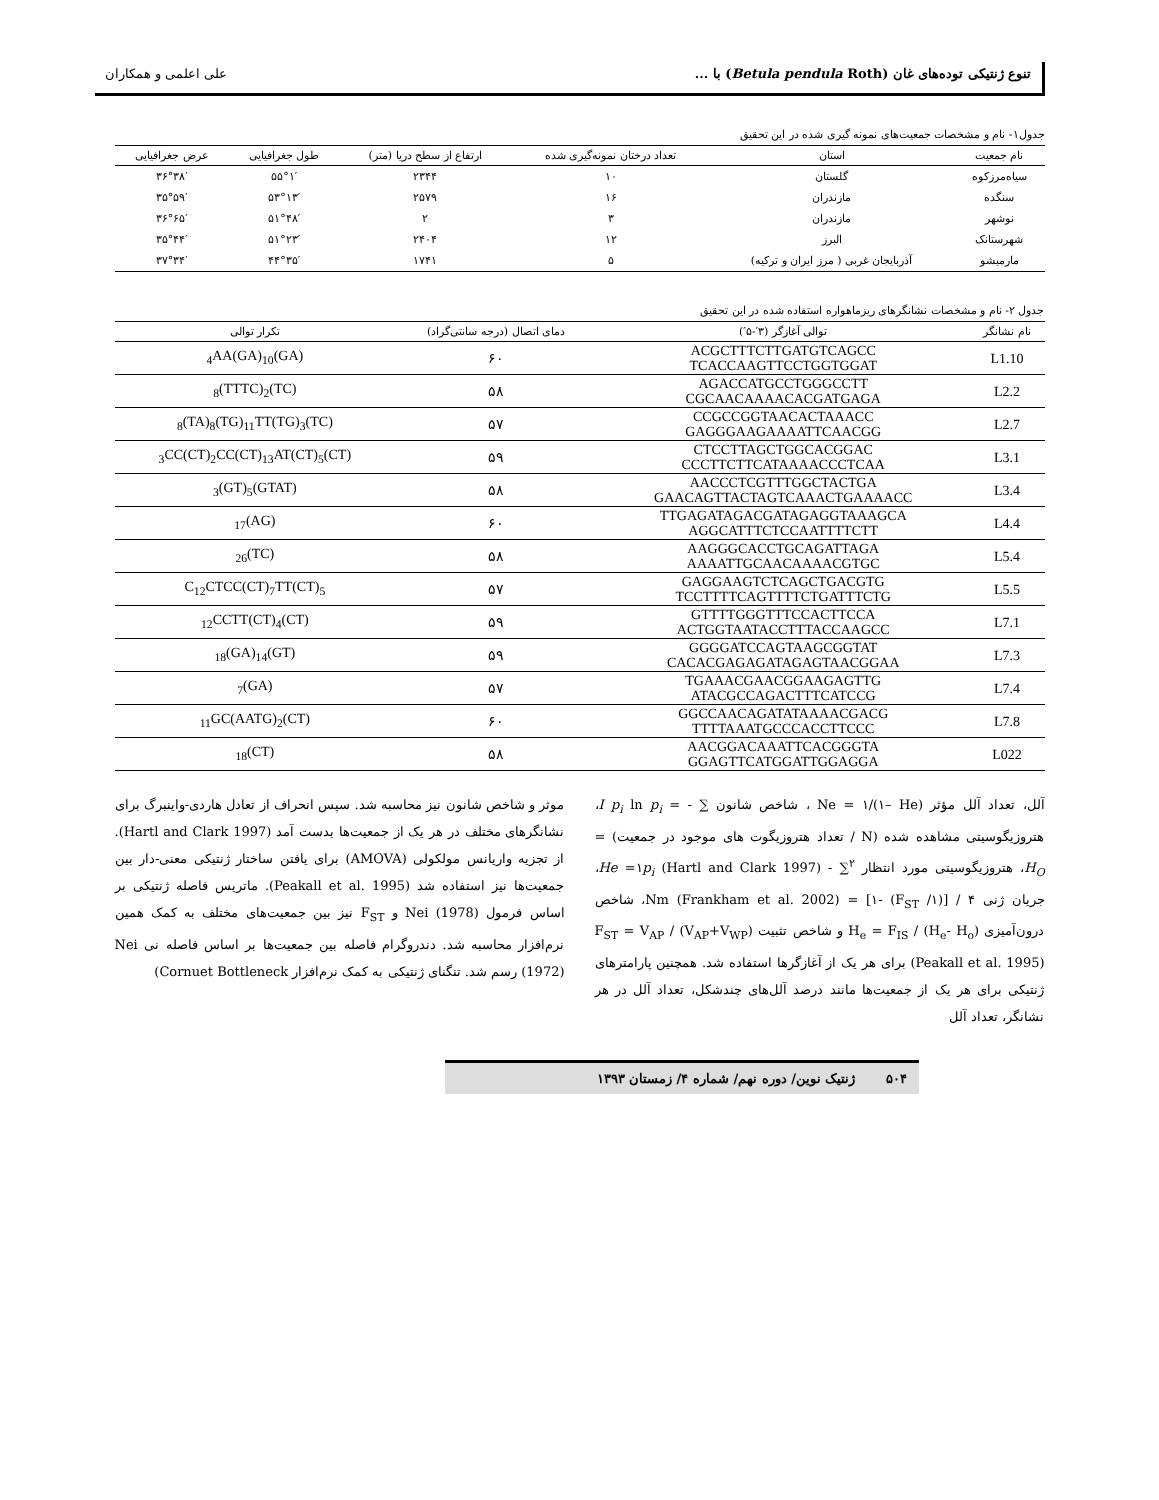تنوع ژنتیکی توده‌های غان (Betula pendula Roth) با ... علی اعلمی و همکاران
جدول۱- نام و مشخصات جمعیت‌های نمونه گیری شده در این تحقیق
| نام جمعیت | استان | تعداد درختان نمونه‌گیری شده | ارتفاع از سطح دریا (متر) | طول جغرافیایی | عرض جغرافیایی |
| --- | --- | --- | --- | --- | --- |
| سیاه‌مرزکوه | گلستان | ۱۰ | ۲۳۴۴ | ۵۵°۱′ | ۳۶°۳۸′ |
| سنگده | مازندران | ۱۶ | ۲۵۷۹ | ۵۳°۱۳′ | ۳۵°۵۹′ |
| نوشهر | مازندران | ۳ | ۲ | ۵۱°۴۸′ | ۳۶°۶۵′ |
| شهرستانک | البرز | ۱۲ | ۲۴۰۴ | ۵۱°۲۳′ | ۳۵°۴۴′ |
| مارمیشو | آذربایجان غربی ( مرز ایران و ترکیه) | ۵ | ۱۷۴۱ | ۴۴°۳۵′ | ۳۷°۳۴′ |
جدول ۲- نام و مشخصات نشانگرهای ریزماهواره استفاده شده در این تحقیق
| نام نشانگر | توالی آغازگر (۳′-۵′) | دمای اتصال (درجه سانتی‌گراد) | تکرار توالی |
| --- | --- | --- | --- |
| L1.10 | ACGCTTTCTTGATGTCAGCC TCACCAAGTTCCTGGTGGAT | ۶۰ | (GA)<sub>4</sub>AA(GA)<sub>10</sub> |
| L2.2 | AGACCATGCCTGGGCCTT CGCAACAAAACACGATGAGA | ۵۸ | (TC)<sub>8</sub>(TTTC)<sub>2</sub> |
| L2.7 | CCGCCGGTAACACTAAACC GAGGGAAGAAAATTCAACGG | ۵۷ | (TC)<sub>8</sub>(TA)<sub>8</sub>(TG)<sub>11</sub>TT(TG)<sub>3</sub> |
| L3.1 | CTCCTTAGCTGGCACGGAC CCCTTCTTCATAAAACCCTCAA | ۵۹ | (CT)<sub>3</sub>CC(CT)<sub>2</sub>CC(CT)<sub>13</sub>AT(CT)<sub>5</sub> |
| L3.4 | AACCCTCGTTTGGCTACTGA GAACAGTTACTAGTCAAACTGAAAACC | ۵۸ | (GTAT)<sub>3</sub>(GT)<sub>5</sub> |
| L4.4 | TTGAGATAGACGATAGAGGTAAAGCA AGGCATTTCTCCAATTTTCTT | ۶۰ | (AG)<sub>17</sub> |
| L5.4 | AAGGGCACCTGCAGATTAGA AAAATTGCAACAAAACGTGC | ۵۸ | (TC)<sub>26</sub> |
| L5.5 | GAGGAAGTCTCAGCTGACGTG TCCTTTTCAGTTTTCTGATTTCTG | ۵۷ | C<sub>12</sub>CTCC(CT)<sub>7</sub>TT(CT)<sub>5</sub> |
| L7.1 | GTTTTGGGTTTCCACTTCCA ACTGGTAATACCTTTACCAAGCC | ۵۹ | (CT)<sub>12</sub>CCTT(CT)<sub>4</sub> |
| L7.3 | GGGGATCCAGTAAGCGGTAT CACACGAGAGATAGAGTAACGGAA | ۵۹ | (GT)<sub>18</sub>(GA)<sub>14</sub> |
| L7.4 | TGAAACGAACGGAAGAGTTG ATACGCCAGACTTTCATCCG | ۵۷ | (GA)<sub>7</sub> |
| L7.8 | GGCCAACAGATATAAAACGACG TTTTAAATGCCCACCTTCCC | ۶۰ | (CT)<sub>11</sub>GC(AATG)<sub>2</sub> |
| L022 | AACGGACAAATTCACGGGTA GGAGTTCATGGATTGGAGGA | ۵۸ | (CT)<sub>18</sub> |
آلل، تعداد آلل مؤثر (Ne = ۱/(۱– He ، شاخص شانون ∑ - = I p<sub>i</sub> ln p<sub>i</sub>، هتروزیگوسیتی مشاهده شده (N / تعداد هتروزیگوت های موجود در جمعیت) = H<sub>O</sub>، هتروزیگوسیتی مورد انتظار <sup>۲</sup>∑ - He =۱p<sub>i</sub> (Hartl and Clark 1997)، جریان ژنی ۴ / [(۱/ F<sub>ST</sub>) -۱] = Nm (Frankham et al. 2002)، شاخص درون‌آمیزی (H<sub>e</sub>- H<sub>o</sub>) / H<sub>e</sub> = F<sub>IS</sub> و شاخص تثبیت F<sub>ST</sub> = V<sub>AP</sub> / (V<sub>AP</sub>+V<sub>WP</sub>) (Peakall et al. 1995) برای هر یک از آغازگرها استفاده شد. همچنین پارامترهای ژنتیکی برای هر یک از جمعیت‌ها مانند درصد آلل‌های چندشکل، تعداد آلل در هر نشانگر، تعداد آلل
موثر و شاخص شانون نیز محاسبه شد. سپس انحراف از تعادل هاردی-واینبرگ برای نشانگرهای مختلف در هر یک از جمعیت‌ها بدست آمد (Hartl and Clark 1997). از تجزیه واریانس مولکولی (AMOVA) برای یافتن ساختار ژنتیکی معنی-دار بین جمعیت‌ها نیز استفاده شد (Peakall et al. 1995). ماتریس فاصله ژنتیکی بر اساس فرمول Nei (1978) و F<sub>ST</sub> نیز بین جمعیت‌های مختلف به کمک همین نرم‌افزار محاسبه شد. دندروگرام فاصله بین جمعیت‌ها بر اساس فاصله نی Nei (1972) رسم شد. تنگنای ژنتیکی به کمک نرم‌افزار Cornuet Bottleneck)
۵۰۴ ژنتیک نوین/ دوره نهم/ شماره ۴/ زمستان ۱۳۹۳